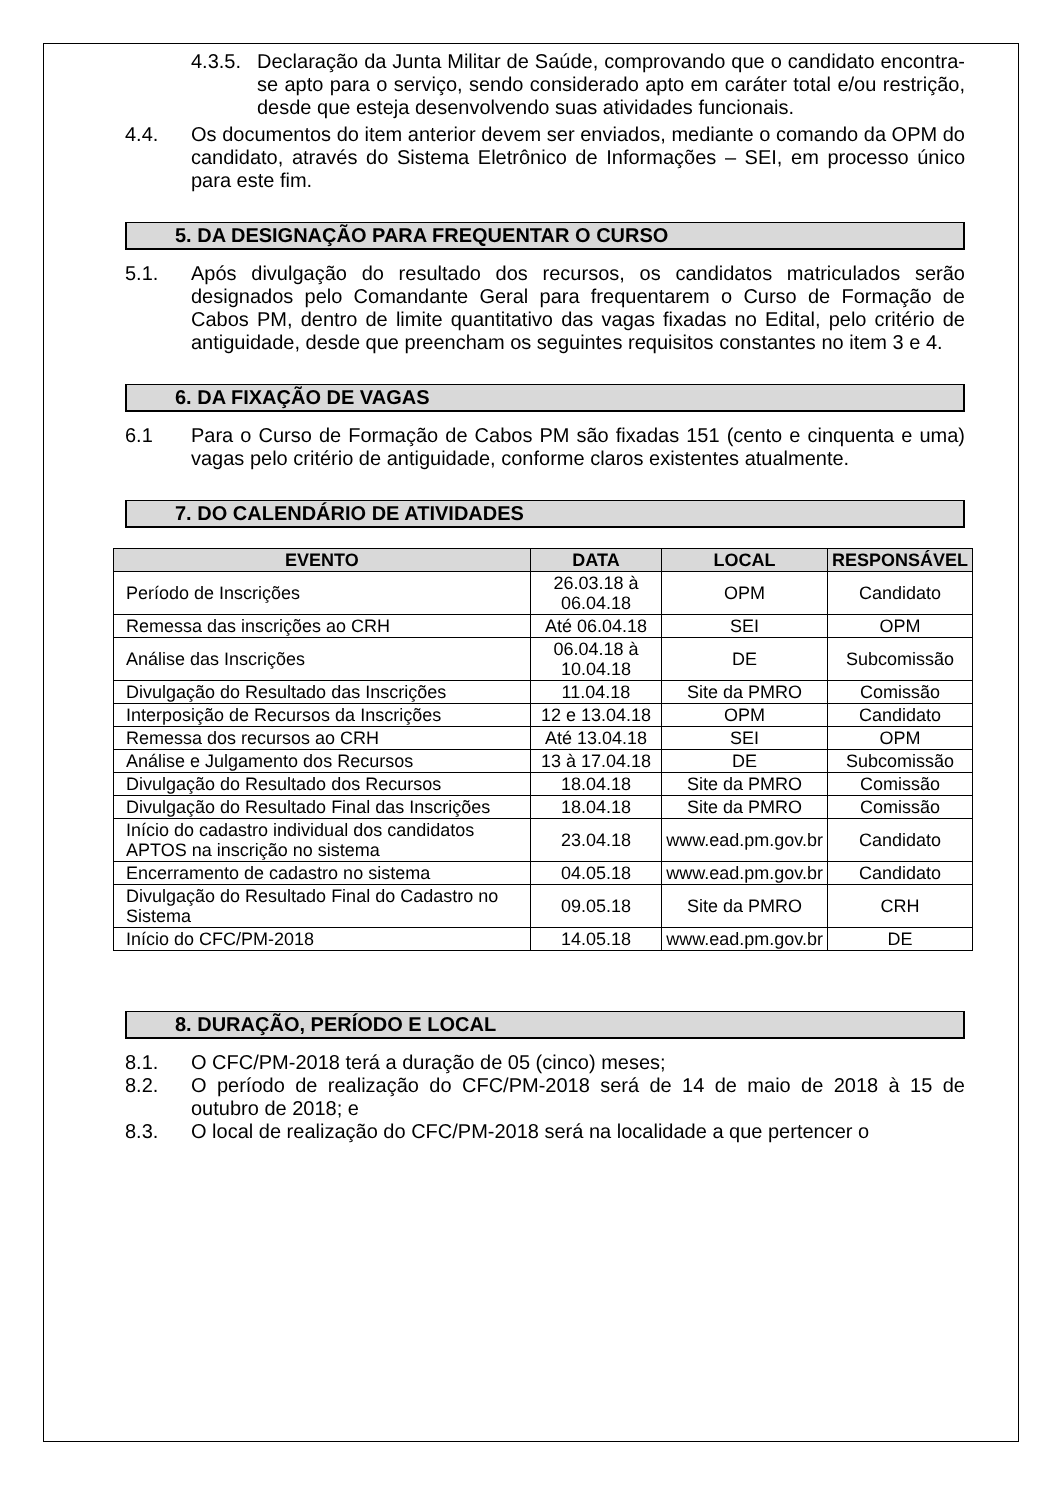4.3.5.
Declaração da Junta Militar de Saúde, comprovando que o candidato encontra-se apto para o serviço, sendo considerado apto em caráter total e/ou restrição, desde que esteja desenvolvendo suas atividades funcionais.
4.4. Os documentos do item anterior devem ser enviados, mediante o comando da OPM do candidato, através do Sistema Eletrônico de Informações – SEI, em processo único para este fim.
5. DA DESIGNAÇÃO PARA FREQUENTAR O CURSO
5.1. Após divulgação do resultado dos recursos, os candidatos matriculados serão designados pelo Comandante Geral para frequentarem o Curso de Formação de Cabos PM, dentro de limite quantitativo das vagas fixadas no Edital, pelo critério de antiguidade, desde que preencham os seguintes requisitos constantes no item 3 e 4.
6. DA FIXAÇÃO DE VAGAS
6.1 Para o Curso de Formação de Cabos PM são fixadas 151 (cento e cinquenta e uma) vagas pelo critério de antiguidade, conforme claros existentes atualmente.
7. DO CALENDÁRIO DE ATIVIDADES
| EVENTO | DATA | LOCAL | RESPONSÁVEL |
| --- | --- | --- | --- |
| Período de Inscrições | 26.03.18 à 06.04.18 | OPM | Candidato |
| Remessa das inscrições ao CRH | Até 06.04.18 | SEI | OPM |
| Análise das Inscrições | 06.04.18 à 10.04.18 | DE | Subcomissão |
| Divulgação do Resultado das Inscrições | 11.04.18 | Site da PMRO | Comissão |
| Interposição de Recursos da Inscrições | 12 e 13.04.18 | OPM | Candidato |
| Remessa dos recursos ao CRH | Até 13.04.18 | SEI | OPM |
| Análise e Julgamento dos Recursos | 13 à 17.04.18 | DE | Subcomissão |
| Divulgação do Resultado dos Recursos | 18.04.18 | Site da PMRO | Comissão |
| Divulgação do Resultado Final das Inscrições | 18.04.18 | Site da PMRO | Comissão |
| Início do cadastro individual dos candidatos APTOS na inscrição no sistema | 23.04.18 | www.ead.pm.gov.br | Candidato |
| Encerramento de cadastro no sistema | 04.05.18 | www.ead.pm.gov.br | Candidato |
| Divulgação do Resultado Final do Cadastro no Sistema | 09.05.18 | Site da PMRO | CRH |
| Início do CFC/PM-2018 | 14.05.18 | www.ead.pm.gov.br | DE |
8. DURAÇÃO, PERÍODO E LOCAL
8.1. O CFC/PM-2018 terá a duração de 05 (cinco) meses;
8.2. O período de realização do CFC/PM-2018 será de 14 de maio de 2018 à 15 de outubro de 2018; e
8.3. O local de realização do CFC/PM-2018 será na localidade a que pertencer o